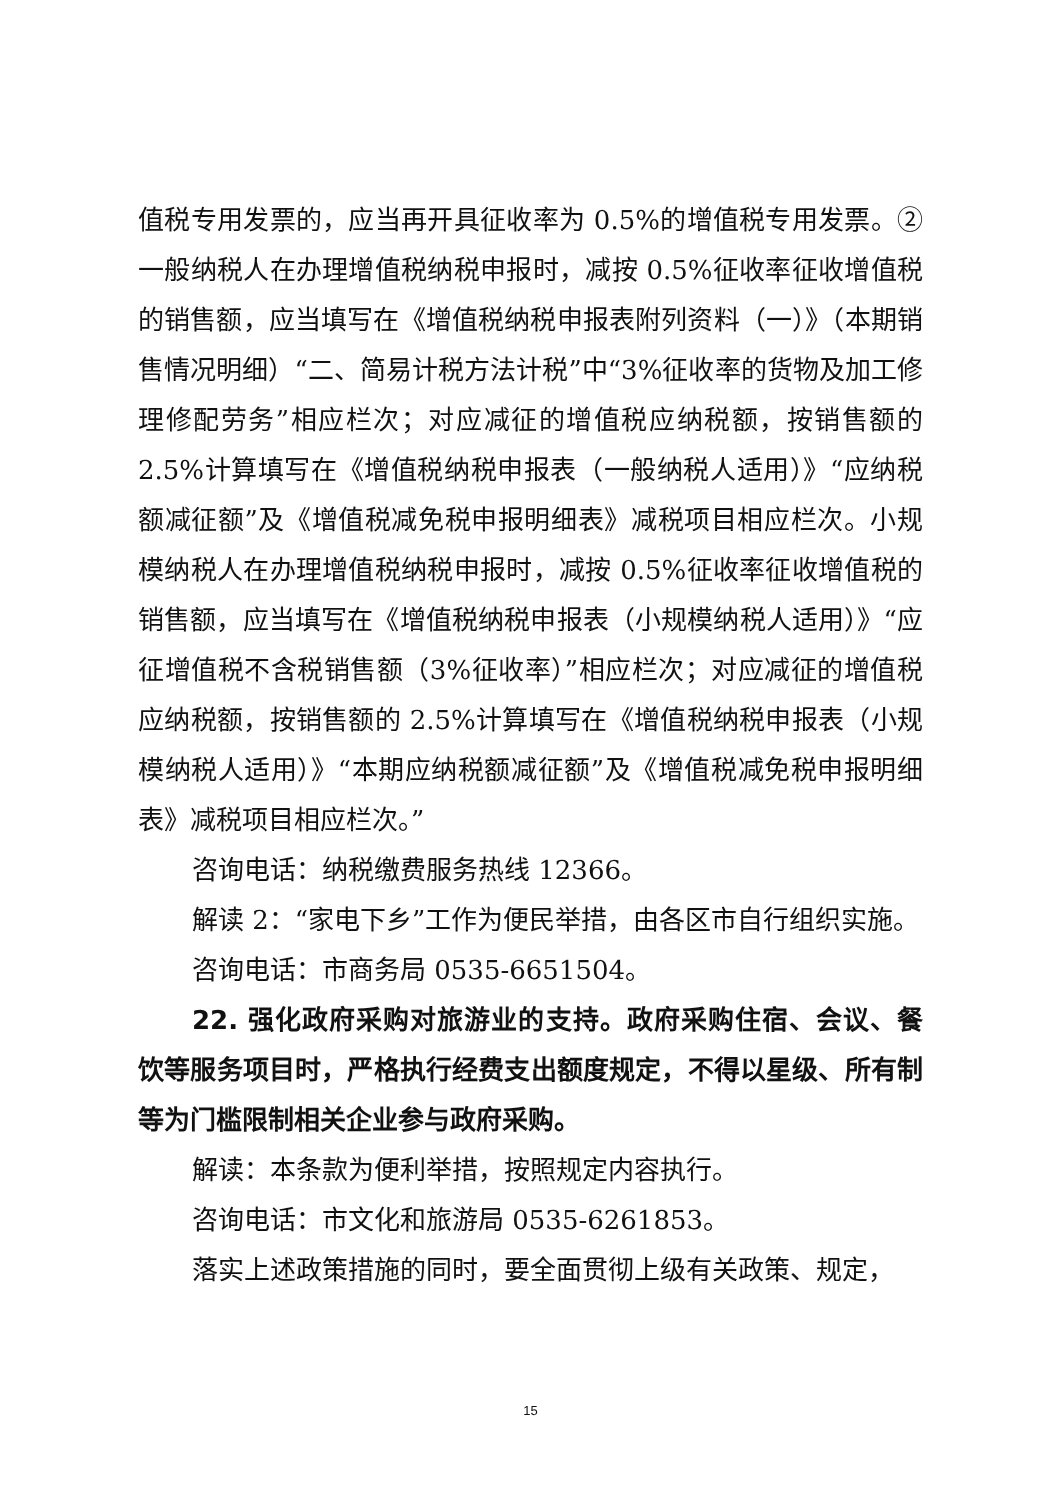值税专用发票的，应当再开具征收率为 0.5%的增值税专用发票。②一般纳税人在办理增值税纳税申报时，减按 0.5%征收率征收增值税的销售额，应当填写在《增值税纳税申报表附列资料（一）》（本期销售情况明细）“二、简易计税方法计税”中“3%征收率的货物及加工修理修配劳务”相应栏次；对应减征的增值税应纳税额，按销售额的 2.5%计算填写在《增值税纳税申报表（一般纳税人适用）》“应纳税额减征额”及《增值税减免税申报明细表》减税项目相应栏次。小规模纳税人在办理增值税纳税申报时，减按 0.5%征收率征收增值税的销售额，应当填写在《增值税纳税申报表（小规模纳税人适用）》“应征增值税不含税销售额（3%征收率）”相应栏次；对应减征的增值税应纳税额，按销售额的 2.5%计算填写在《增值税纳税申报表（小规模纳税人适用）》“本期应纳税额减征额”及《增值税减免税申报明细表》减税项目相应栏次。”
咨询电话：纳税缴费服务热线 12366。
解读 2：“家电下乡”工作为便民举措，由各区市自行组织实施。
咨询电话：市商务局 0535-6651504。
22. 强化政府采购对旅游业的支持。政府采购住宿、会议、餐饮等服务项目时，严格执行经费支出额度规定，不得以星级、所有制等为门槛限制相关企业参与政府采购。
解读：本条款为便利举措，按照规定内容执行。
咨询电话：市文化和旅游局 0535-6261853。
落实上述政策措施的同时，要全面贯彻上级有关政策、规定，
15